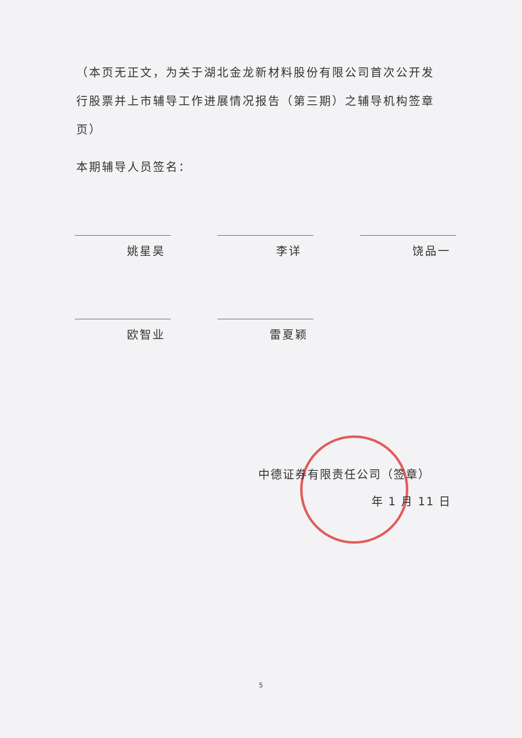（本页无正文，为关于湖北金龙新材料股份有限公司首次公开发行股票并上市辅导工作进展情况报告（第三期）之辅导机构签章页）
本期辅导人员签名：
姚星昊 李详 饶品一
欧智业 雷夏颖
中德证券有限责任公司（签章）
年 1 月 11 日
5